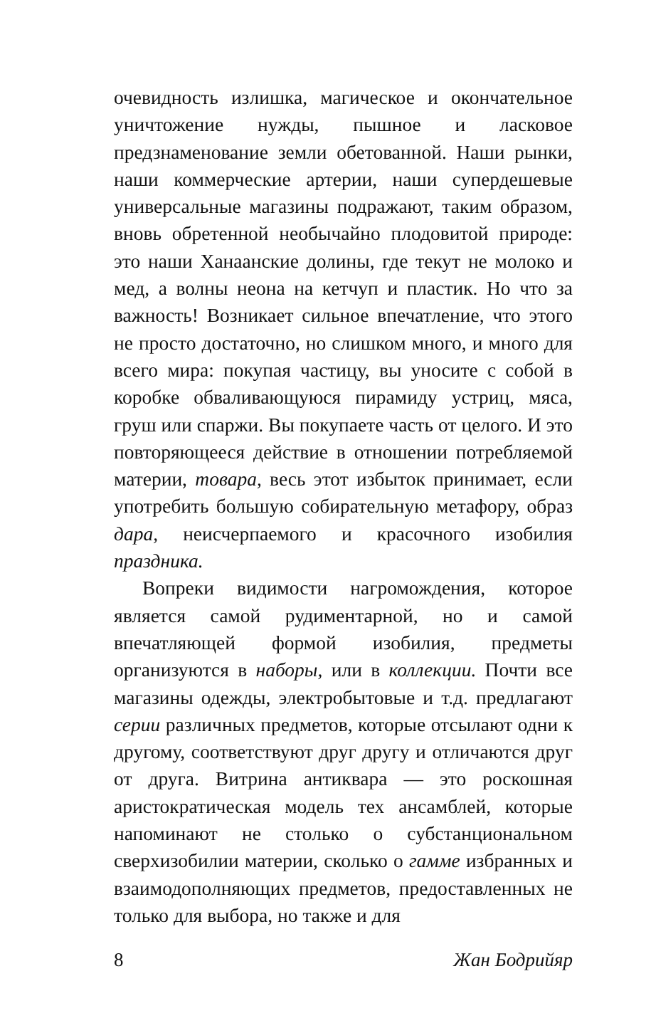очевидность излишка, магическое и окончательное уничтожение нужды, пышное и ласковое предзнаменование земли обетованной. Наши рынки, наши коммерческие артерии, наши супердешевые универсальные магазины подражают, таким образом, вновь обретенной необычайно плодовитой природе: это наши Ханаанские долины, где текут не молоко и мед, а волны неона на кетчуп и пластик. Но что за важность! Возникает сильное впечатление, что этого не просто достаточно, но слишком много, и много для всего мира: покупая частицу, вы уносите с собой в коробке обваливающуюся пирамиду устриц, мяса, груш или спаржи. Вы покупаете часть от целого. И это повторяющееся действие в отношении потребляемой материи, товара, весь этот избыток принимает, если употребить большую собирательную метафору, образ дара, неисчерпаемого и красочного изобилия праздника.
Вопреки видимости нагромождения, которое является самой рудиментарной, но и самой впечатляющей формой изобилия, предметы организуются в наборы, или в коллекции. Почти все магазины одежды, электробытовые и т.д. предлагают серии различных предметов, которые отсылают одни к другому, соответствуют друг другу и отличаются друг от друга. Витрина антиквара — это роскошная аристократическая модель тех ансамблей, которые напоминают не столько о субстанциональном сверхизобилии материи, сколько о гамме избранных и взаимодополняющих предметов, предоставленных не только для выбора, но также и для
8 Жан Бодрийяр